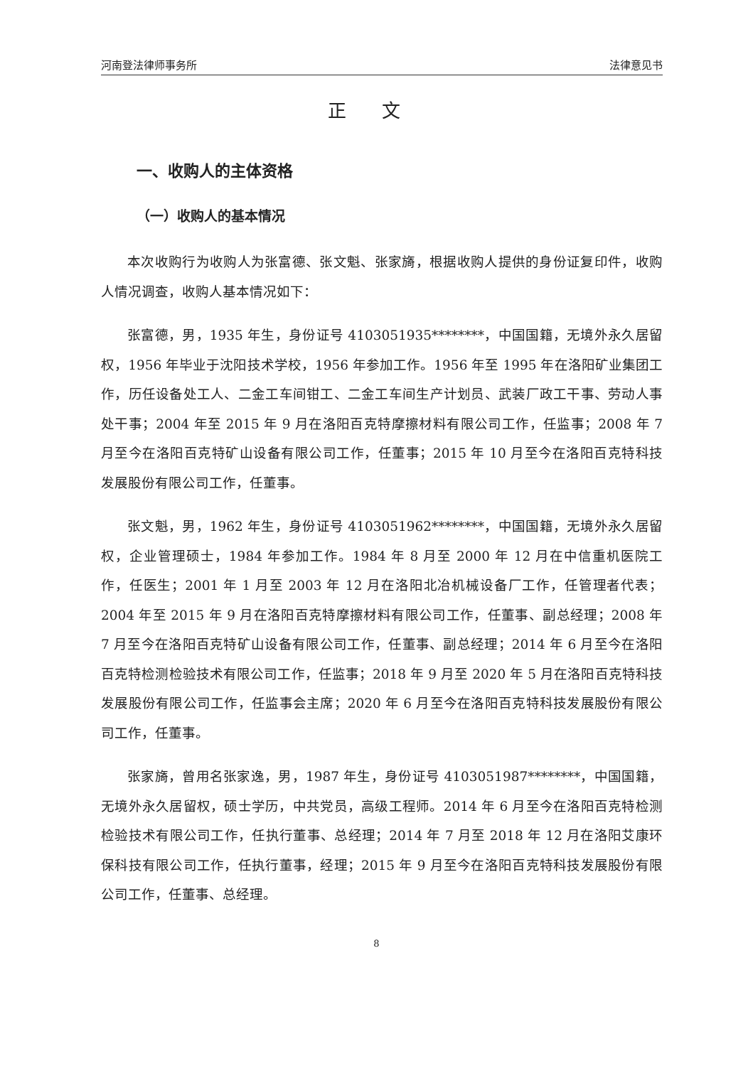河南登法律师事务所 法律意见书
正文
一、收购人的主体资格
（一）收购人的基本情况
本次收购行为收购人为张富德、张文魁、张家旖，根据收购人提供的身份证复印件，收购人情况调查，收购人基本情况如下：
张富德，男，1935 年生，身份证号 4103051935********，中国国籍，无境外永久居留权，1956 年毕业于沈阳技术学校，1956 年参加工作。1956 年至 1995 年在洛阳矿业集团工作，历任设备处工人、二金工车间钳工、二金工车间生产计划员、武装厂政工干事、劳动人事处干事；2004 年至 2015 年 9 月在洛阳百克特摩擦材料有限公司工作，任监事；2008 年 7 月至今在洛阳百克特矿山设备有限公司工作，任董事；2015 年 10 月至今在洛阳百克特科技发展股份有限公司工作，任董事。
张文魁，男，1962 年生，身份证号 4103051962********，中国国籍，无境外永久居留权，企业管理硕士，1984 年参加工作。1984 年 8 月至 2000 年 12 月在中信重机医院工作，任医生；2001 年 1 月至 2003 年 12 月在洛阳北冶机械设备厂工作，任管理者代表；2004 年至 2015 年 9 月在洛阳百克特摩擦材料有限公司工作，任董事、副总经理；2008 年 7 月至今在洛阳百克特矿山设备有限公司工作，任董事、副总经理；2014 年 6 月至今在洛阳百克特检测检验技术有限公司工作，任监事；2018 年 9 月至 2020 年 5 月在洛阳百克特科技发展股份有限公司工作，任监事会主席；2020 年 6 月至今在洛阳百克特科技发展股份有限公司工作，任董事。
张家旖，曾用名张家逸，男，1987 年生，身份证号 4103051987********，中国国籍，无境外永久居留权，硕士学历，中共党员，高级工程师。2014 年 6 月至今在洛阳百克特检测检验技术有限公司工作，任执行董事、总经理；2014 年 7 月至 2018 年 12 月在洛阳艾康环保科技有限公司工作，任执行董事，经理；2015 年 9 月至今在洛阳百克特科技发展股份有限公司工作，任董事、总经理。
8